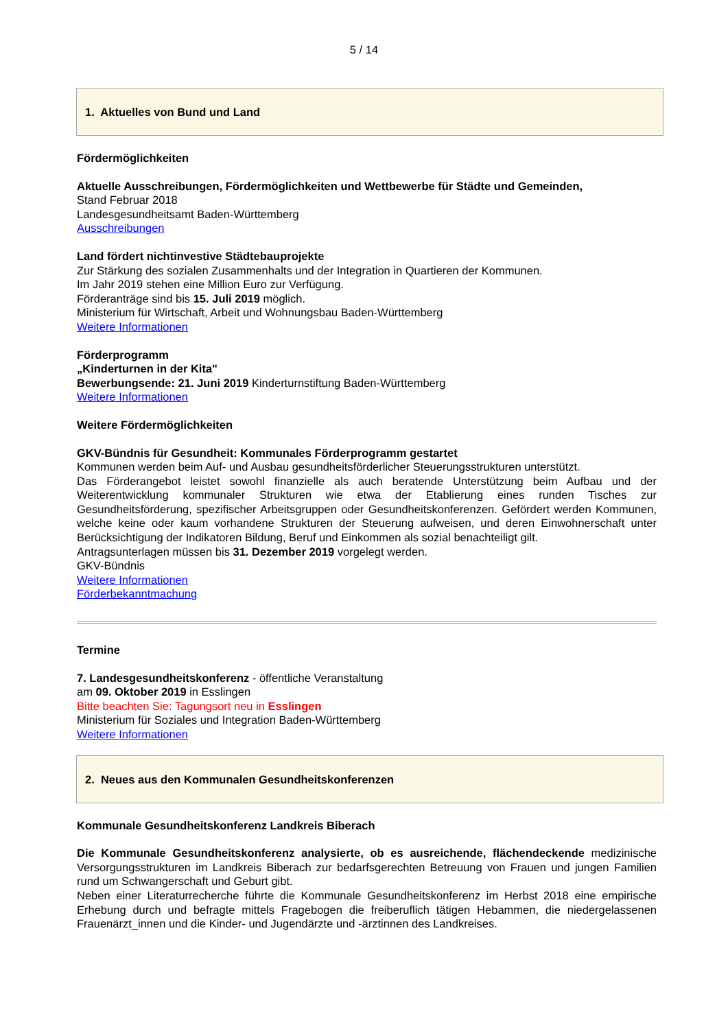5 / 14
1. Aktuelles von Bund und Land
Fördermöglichkeiten
Aktuelle Ausschreibungen, Fördermöglichkeiten und Wettbewerbe für Städte und Gemeinden,
Stand Februar 2018
Landesgesundheitsamt Baden-Württemberg
Ausschreibungen
Land fördert nichtinvestive Städtebauprojekte
Zur Stärkung des sozialen Zusammenhalts und der Integration in Quartieren der Kommunen.
Im Jahr 2019 stehen eine Million Euro zur Verfügung.
Förderanträge sind bis 15. Juli 2019 möglich.
Ministerium für Wirtschaft, Arbeit und Wohnungsbau Baden-Württemberg
Weitere Informationen
Förderprogramm
„Kinderturnen in der Kita"
Bewerbungsende: 21. Juni 2019 Kinderturnstiftung Baden-Württemberg
Weitere Informationen
Weitere Fördermöglichkeiten
GKV-Bündnis für Gesundheit: Kommunales Förderprogramm gestartet
Kommunen werden beim Auf- und Ausbau gesundheitsförderlicher Steuerungsstrukturen unterstützt.
Das Förderangebot leistet sowohl finanzielle als auch beratende Unterstützung beim Aufbau und der Weiterentwicklung kommunaler Strukturen wie etwa der Etablierung eines runden Tisches zur Gesundheitsförderung, spezifischer Arbeitsgruppen oder Gesundheitskonferenzen. Gefördert werden Kommunen, welche keine oder kaum vorhandene Strukturen der Steuerung aufweisen, und deren Einwohnerschaft unter Berücksichtigung der Indikatoren Bildung, Beruf und Einkommen als sozial benachteiligt gilt.
Antragsunterlagen müssen bis 31. Dezember 2019 vorgelegt werden.
GKV-Bündnis
Weitere Informationen
Förderbekanntmachung
Termine
7. Landesgesundheitskonferenz - öffentliche Veranstaltung
am 09. Oktober 2019 in Esslingen
Bitte beachten Sie: Tagungsort neu in Esslingen
Ministerium für Soziales und Integration Baden-Württemberg
Weitere Informationen
2. Neues aus den Kommunalen Gesundheitskonferenzen
Kommunale Gesundheitskonferenz Landkreis Biberach
Die Kommunale Gesundheitskonferenz analysierte, ob es ausreichende, flächendeckende medizinische Versorgungsstrukturen im Landkreis Biberach zur bedarfsgerechten Betreuung von Frauen und jungen Familien rund um Schwangerschaft und Geburt gibt.
Neben einer Literaturrecherche führte die Kommunale Gesundheitskonferenz im Herbst 2018 eine empirische Erhebung durch und befragte mittels Fragebogen die freiberuflich tätigen Hebammen, die niedergelassenen Frauenärzt_innen und die Kinder- und Jugendärzte und -ärztinnen des Landkreises.